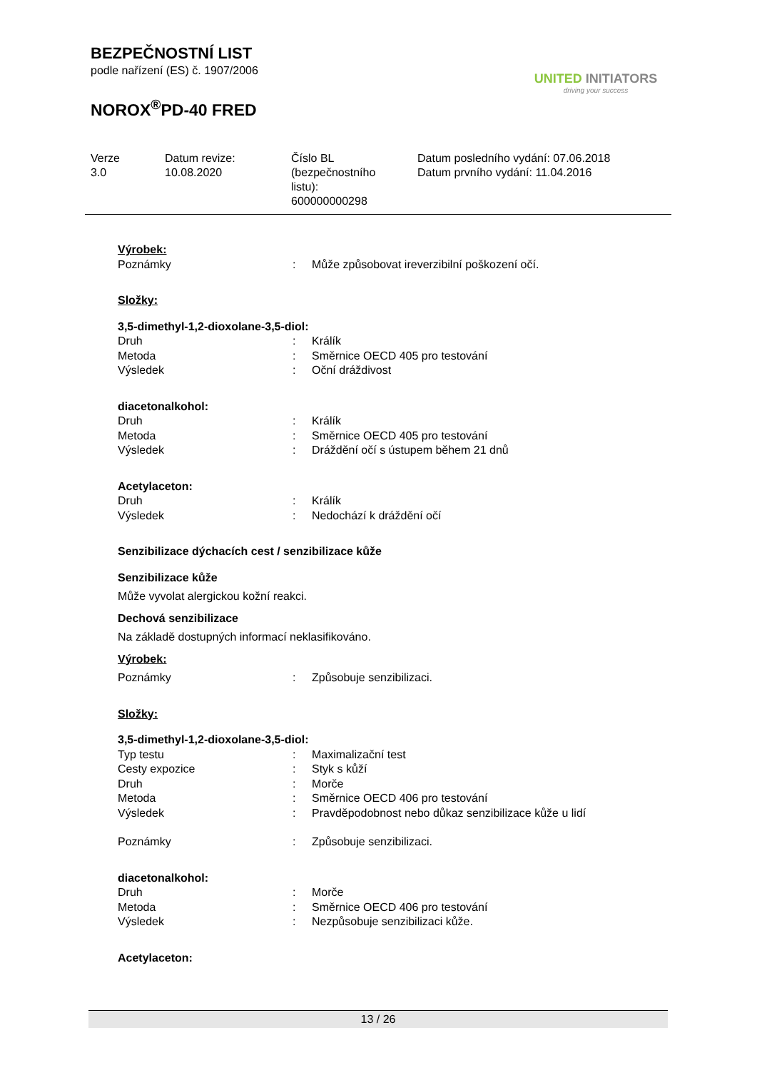BEZPEČNOSTNÍ LIST
podle nařízení (ES) č. 1907/2006
NOROX<sup>®</sup>PD-40 FRED
UNITED INITIATORS
driving your success
Verze
3.0
Datum revize:
10.08.2020
Číslo BL
(bezpečnostního
listu):
600000000298
Datum posledního vydání: 07.06.2018
Datum prvního vydání: 11.04.2016
Výrobek:
| Poznámky | : | Může způsobovat ireverzibilní poškození očí. |
Složky:
3,5-dimethyl-1,2-dioxolane-3,5-diol:
| Druh | : | Králík |
| Metoda | : | Směrnice OECD 405 pro testování |
| Výsledek | : | Oční dráždivost |
diacetonalkohol:
| Druh | : | Králík |
| Metoda | : | Směrnice OECD 405 pro testování |
| Výsledek | : | Dráždění očí s ústupem během 21 dnů |
Acetylaceton:
| Druh | : | Králík |
| Výsledek | : | Nedochází k dráždění očí |
Senzibilizace dýchacích cest / senzibilizace kůže
Senzibilizace kůže
Může vyvolat alergickou kožní reakci.
Dechová senzibilizace
Na základě dostupných informací neklasifikováno.
Výrobek:
| Poznámky | : | Způsobuje senzibilizaci. |
Složky:
3,5-dimethyl-1,2-dioxolane-3,5-diol:
| Typ testu | : | Maximalizační test |
| Cesty expozice | : | Styk s kůží |
| Druh | : | Morče |
| Metoda | : | Směrnice OECD 406 pro testování |
| Výsledek | : | Pravděpodobnost nebo důkaz senzibilizace kůže u lidí |
| Poznámky | : | Způsobuje senzibilizaci. |
diacetonalkohol:
| Druh | : | Morče |
| Metoda | : | Směrnice OECD 406 pro testování |
| Výsledek | : | Nezpůsobuje senzibilizaci kůže. |
Acetylaceton:
13 / 26